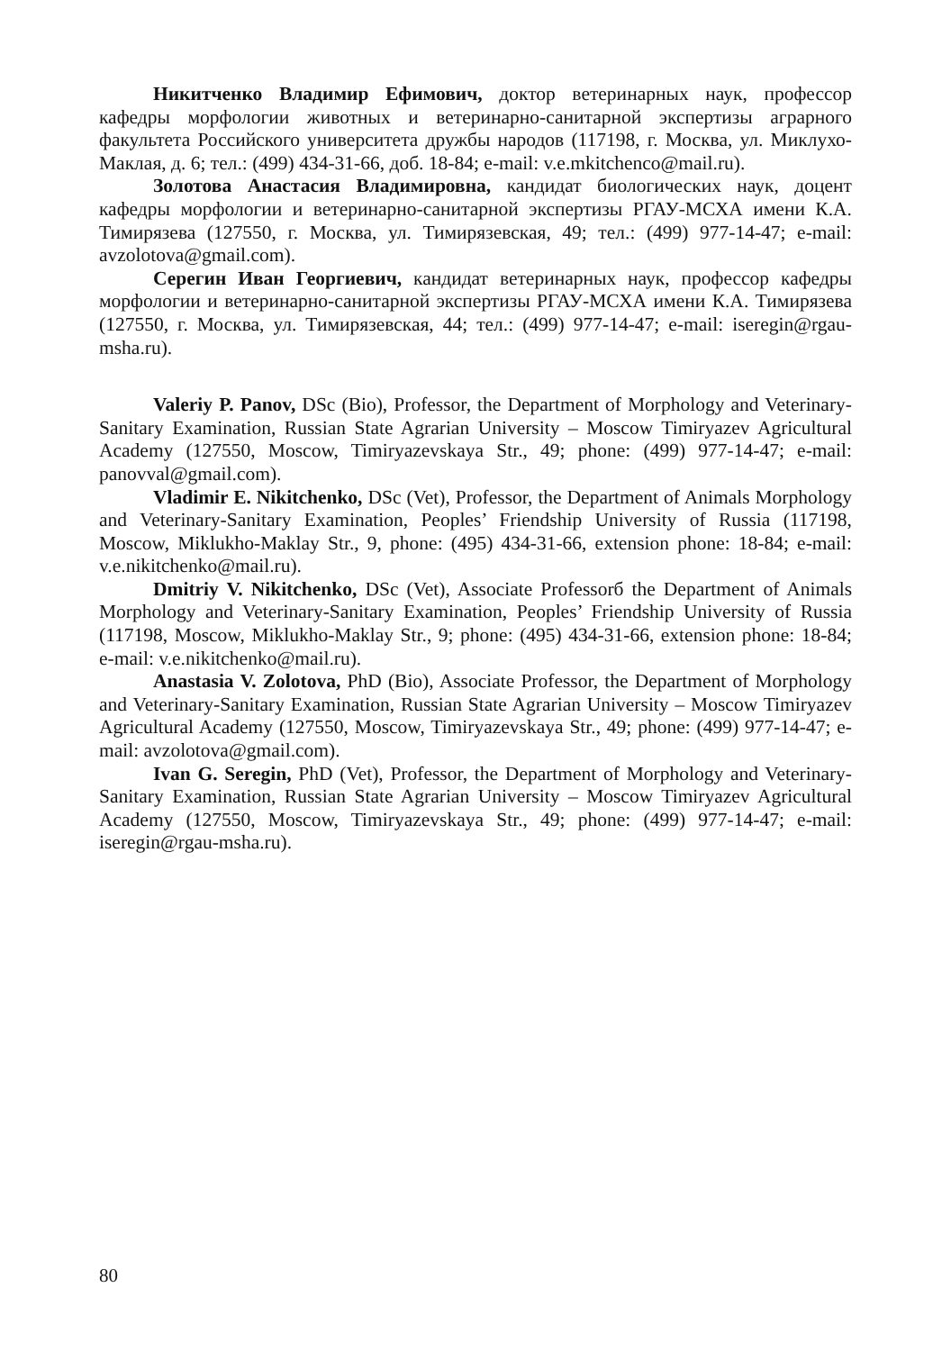Никитченко Владимир Ефимович, доктор ветеринарных наук, профессор кафедры морфологии животных и ветеринарно-санитарной экспертизы аграрного факультета Российского университета дружбы народов (117198, г. Москва, ул. Миклухо-Маклая, д. 6; тел.: (499) 434-31-66, доб. 18-84; e-mail: v.e.mkitchenco@mail.ru).
Золотова Анастасия Владимировна, кандидат биологических наук, доцент кафедры морфологии и ветеринарно-санитарной экспертизы РГАУ-МСХА имени К.А. Тимирязева (127550, г. Москва, ул. Тимирязевская, 49; тел.: (499) 977-14-47; e-mail: avzolotova@gmail.com).
Серегин Иван Георгиевич, кандидат ветеринарных наук, профессор кафедры морфологии и ветеринарно-санитарной экспертизы РГАУ-МСХА имени К.А. Тимирязева (127550, г. Москва, ул. Тимирязевская, 44; тел.: (499) 977-14-47; e-mail: iseregin@rgau-msha.ru).
Valeriy P. Panov, DSc (Bio), Professor, the Department of Morphology and Veterinary-Sanitary Examination, Russian State Agrarian University – Moscow Timiryazev Agricultural Academy (127550, Moscow, Timiryazevskaya Str., 49; phone: (499) 977-14-47; e-mail: panovval@gmail.com).
Vladimir E. Nikitchenko, DSc (Vet), Professor, the Department of Animals Morphology and Veterinary-Sanitary Examination, Peoples’ Friendship University of Russia (117198, Moscow, Miklukho-Maklay Str., 9, phone: (495) 434-31-66, extension phone: 18-84; e-mail: v.e.nikitchenko@mail.ru).
Dmitriy V. Nikitchenko, DSc (Vet), Associate Professorб the Department of Animals Morphology and Veterinary-Sanitary Examination, Peoples’ Friendship University of Russia (117198, Moscow, Miklukho-Maklay Str., 9; phone: (495) 434-31-66, extension phone: 18-84; e-mail: v.e.nikitchenko@mail.ru).
Anastasia V. Zolotova, PhD (Bio), Associate Professor, the Department of Morphology and Veterinary-Sanitary Examination, Russian State Agrarian University – Moscow Timiryazev Agricultural Academy (127550, Moscow, Timiryazevskaya Str., 49; phone: (499) 977-14-47; e-mail: avzolotova@gmail.com).
Ivan G. Seregin, PhD (Vet), Professor, the Department of Morphology and Veterinary-Sanitary Examination, Russian State Agrarian University – Moscow Timiryazev Agricultural Academy (127550, Moscow, Timiryazevskaya Str., 49; phone: (499) 977-14-47; e-mail: iseregin@rgau-msha.ru).
80